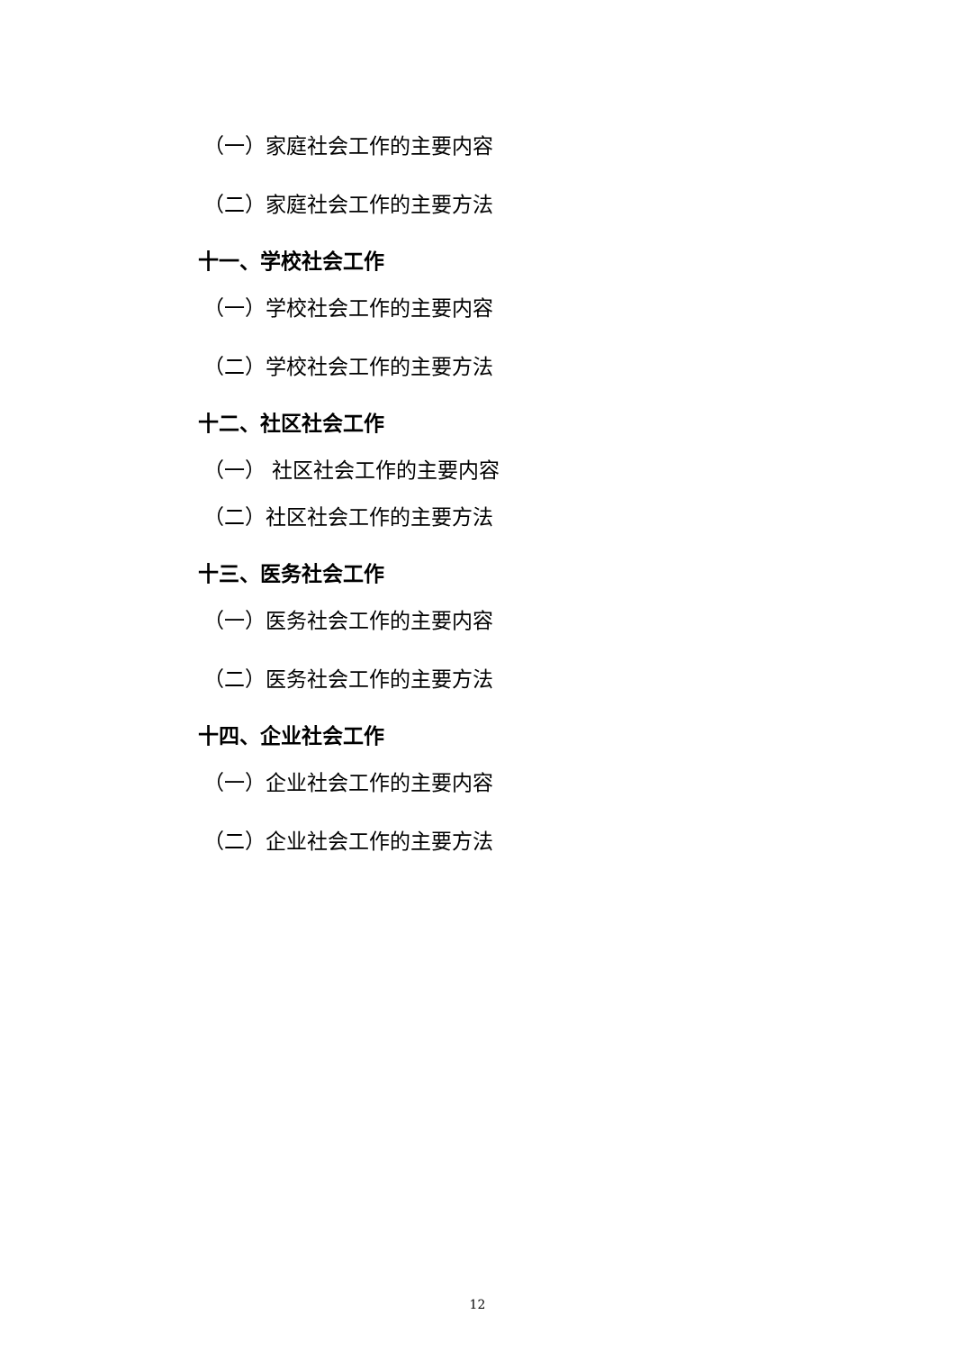（一）家庭社会工作的主要内容
（二）家庭社会工作的主要方法
十一、学校社会工作
（一）学校社会工作的主要内容
（二）学校社会工作的主要方法
十二、社区社会工作
（一） 社区社会工作的主要内容
（二）社区社会工作的主要方法
十三、医务社会工作
（一）医务社会工作的主要内容
（二）医务社会工作的主要方法
十四、企业社会工作
（一）企业社会工作的主要内容
（二）企业社会工作的主要方法
12